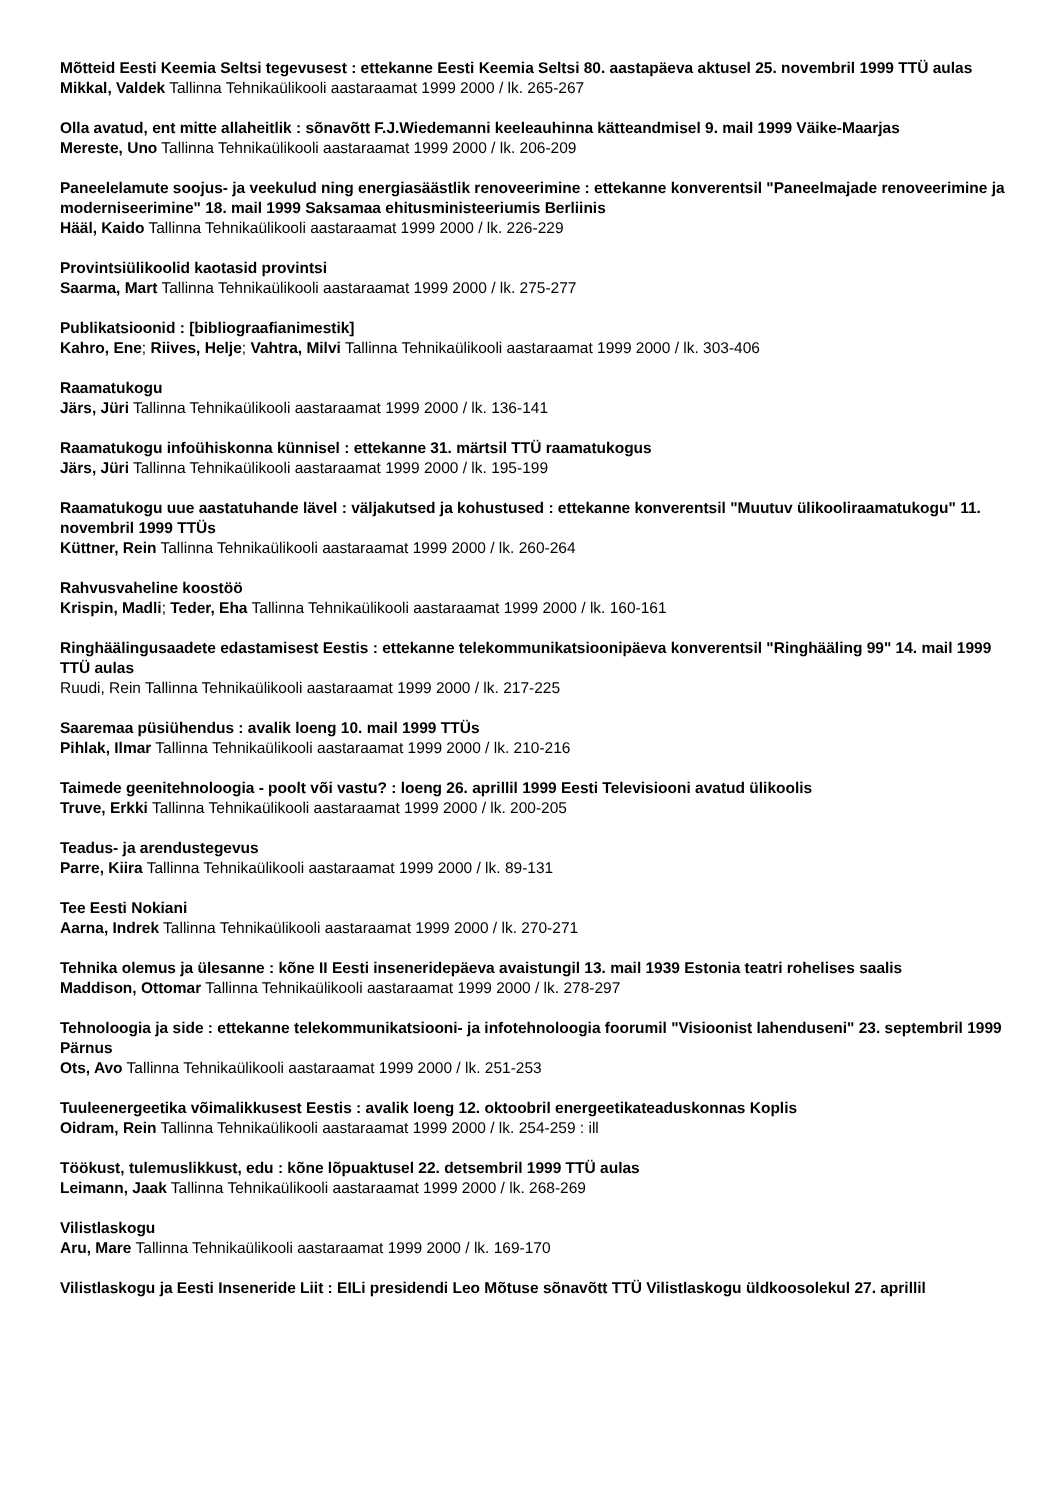Mõtteid Eesti Keemia Seltsi tegevusest : ettekanne Eesti Keemia Seltsi 80. aastapäeva aktusel 25. novembril 1999 TTÜ aulas
Mikkal, Valdek Tallinna Tehnikaülikooli aastaraamat 1999 2000 / lk. 265-267
Olla avatud, ent mitte allaheitlik : sõnavõtt F.J.Wiedemanni keeleauhinna kätteandmisel 9. mail 1999 Väike-Maarjas
Mereste, Uno Tallinna Tehnikaülikooli aastaraamat 1999 2000 / lk. 206-209
Paneelelamute soojus- ja veekulud ning energiasäästlik renoveerimine : ettekanne konverentsil "Paneelmajade renoveerimine ja moderniseerimine" 18. mail 1999 Saksamaa ehitusministeeriumis Berliinis
Hääl, Kaido Tallinna Tehnikaülikooli aastaraamat 1999 2000 / lk. 226-229
Provintsiülikoolid kaotasid provintsi
Saarma, Mart Tallinna Tehnikaülikooli aastaraamat 1999 2000 / lk. 275-277
Publikatsioonid : [bibliograafianimestik]
Kahro, Ene; Riives, Helje; Vahtra, Milvi Tallinna Tehnikaülikooli aastaraamat 1999 2000 / lk. 303-406
Raamatukogu
Järs, Jüri Tallinna Tehnikaülikooli aastaraamat 1999 2000 / lk. 136-141
Raamatukogu infoühiskonna künnisel : ettekanne 31. märtsil TTÜ raamatukogus
Järs, Jüri Tallinna Tehnikaülikooli aastaraamat 1999 2000 / lk. 195-199
Raamatukogu uue aastatuhande lävel : väljakutsed ja kohustused : ettekanne konverentsil "Muutuv ülikooliraamatukogu" 11. novembril 1999 TTÜs
Küttner, Rein Tallinna Tehnikaülikooli aastaraamat 1999 2000 / lk. 260-264
Rahvusvaheline koostöö
Krispin, Madli; Teder, Eha Tallinna Tehnikaülikooli aastaraamat 1999 2000 / lk. 160-161
Ringhäälingusaadete edastamisest Eestis : ettekanne telekommunikatsioonipäeva konverentsil "Ringhääling 99" 14. mail 1999 TTÜ aulas
Ruudi, Rein Tallinna Tehnikaülikooli aastaraamat 1999 2000 / lk. 217-225
Saaremaa püsiühendus : avalik loeng 10. mail 1999 TTÜs
Pihlak, Ilmar Tallinna Tehnikaülikooli aastaraamat 1999 2000 / lk. 210-216
Taimede geenitehnoloogia - poolt või vastu? : loeng 26. aprillil 1999 Eesti Televisiooni avatud ülikoolis
Truve, Erkki Tallinna Tehnikaülikooli aastaraamat 1999 2000 / lk. 200-205
Teadus- ja arendustegevus
Parre, Kiira Tallinna Tehnikaülikooli aastaraamat 1999 2000 / lk. 89-131
Tee Eesti Nokiani
Aarna, Indrek Tallinna Tehnikaülikooli aastaraamat 1999 2000 / lk. 270-271
Tehnika olemus ja ülesanne : kõne II Eesti inseneridepäeva avaistungil 13. mail 1939 Estonia teatri rohelises saalis
Maddison, Ottomar Tallinna Tehnikaülikooli aastaraamat 1999 2000 / lk. 278-297
Tehnoloogia ja side : ettekanne telekommunikatsiooni- ja infotehnoloogia foorumil "Visioonist lahenduseni" 23. septembril 1999 Pärnus
Ots, Avo Tallinna Tehnikaülikooli aastaraamat 1999 2000 / lk. 251-253
Tuuleenergeetika võimalikkusest Eestis : avalik loeng 12. oktoobril energeetikateaduskonnas Koplis
Oidram, Rein Tallinna Tehnikaülikooli aastaraamat 1999 2000 / lk. 254-259 : ill
Töökust, tulemuslikkust, edu : kõne lõpuaktusel 22. detsembril 1999 TTÜ aulas
Leimann, Jaak Tallinna Tehnikaülikooli aastaraamat 1999 2000 / lk. 268-269
Vilistlaskogu
Aru, Mare Tallinna Tehnikaülikooli aastaraamat 1999 2000 / lk. 169-170
Vilistlaskogu ja Eesti Inseneride Liit : EILi presidendi Leo Mõtuse sõnavõtt TTÜ Vilistlaskogu üldkoosolekul 27. aprillil